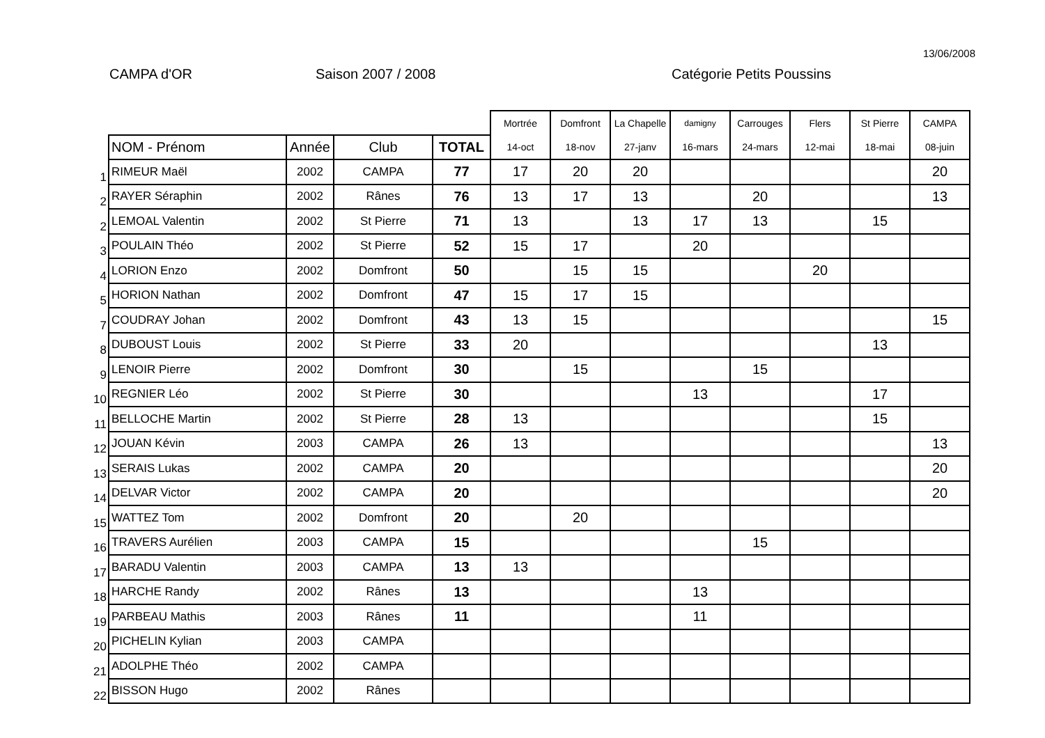13/06/2008
CAMPA d'OR Saison 2007 / 2008 Catégorie Petits Poussins
| | | | | | Mortrée | Domfront | La Chapelle | damigny | Carrouges | Flers | St Pierre | CAMPA |
| | NOM - Prénom | Année | Club | TOTAL | 14-oct | 18-nov | 27-janv | 16-mars | 24-mars | 12-mai | 18-mai | 08-juin |
| 1 | RIMEUR Maël | 2002 | CAMPA | 77 | 17 | 20 | 20 | | | | | 20 |
| 2 | RAYER Séraphin | 2002 | Rânes | 76 | 13 | 17 | 13 | | 20 | | | 13 |
| 2 | LEMOAL Valentin | 2002 | St Pierre | 71 | 13 | | 13 | 17 | 13 | | 15 | |
| 3 | POULAIN Théo | 2002 | St Pierre | 52 | 15 | 17 | | 20 | | | | |
| 4 | LORION Enzo | 2002 | Domfront | 50 | | 15 | 15 | | | 20 | | |
| 5 | HORION Nathan | 2002 | Domfront | 47 | 15 | 17 | 15 | | | | | |
| 7 | COUDRAY Johan | 2002 | Domfront | 43 | 13 | 15 | | | | | | 15 |
| 8 | DUBOUST Louis | 2002 | St Pierre | 33 | 20 | | | | | | 13 | |
| 9 | LENOIR Pierre | 2002 | Domfront | 30 | | 15 | | | 15 | | | |
| 10 | REGNIER Léo | 2002 | St Pierre | 30 | | | | 13 | | | 17 | |
| 11 | BELLOCHE Martin | 2002 | St Pierre | 28 | 13 | | | | | | 15 | |
| 12 | JOUAN Kévin | 2003 | CAMPA | 26 | 13 | | | | | | | 13 |
| 13 | SERAIS Lukas | 2002 | CAMPA | 20 | | | | | | | | 20 |
| 14 | DELVAR Victor | 2002 | CAMPA | 20 | | | | | | | | 20 |
| 15 | WATTEZ Tom | 2002 | Domfront | 20 | | 20 | | | | | | |
| 16 | TRAVERS Aurélien | 2003 | CAMPA | 15 | | | | | 15 | | | |
| 17 | BARADU Valentin | 2003 | CAMPA | 13 | 13 | | | | | | | |
| 18 | HARCHE Randy | 2002 | Rânes | 13 | | | | 13 | | | | |
| 19 | PARBEAU Mathis | 2003 | Rânes | 11 | | | | 11 | | | | |
| 20 | PICHELIN Kylian | 2003 | CAMPA | | | | | | | | | |
| 21 | ADOLPHE Théo | 2002 | CAMPA | | | | | | | | | |
| 22 | BISSON Hugo | 2002 | Rânes | | | | | | | | | |